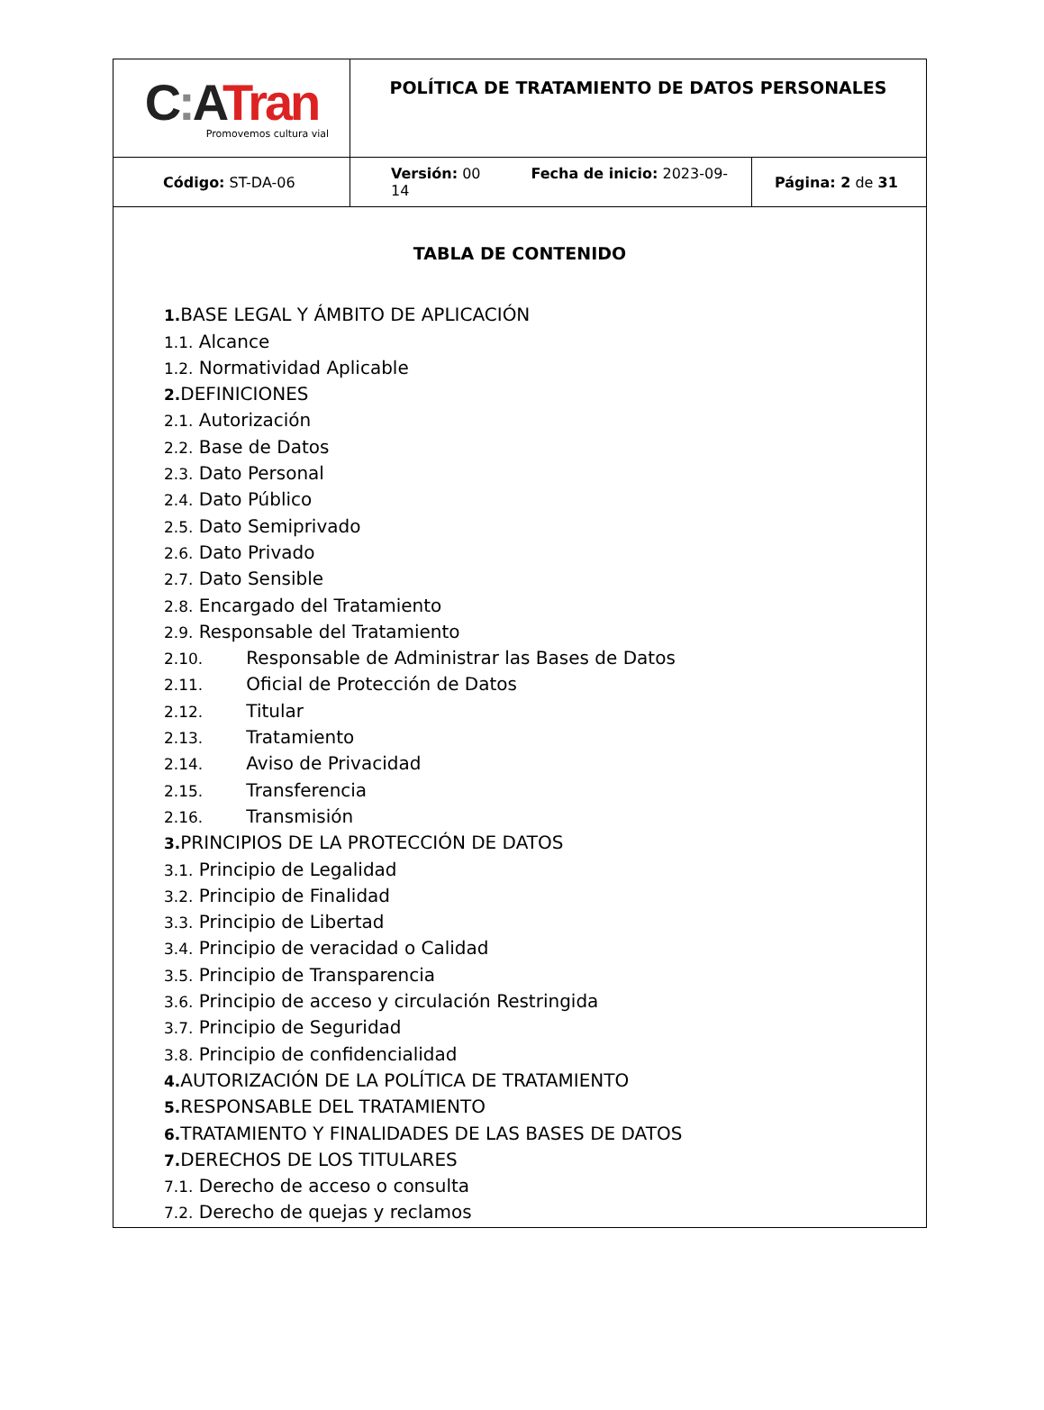| C : A Tran Promovemos cultura vial | POLÍTICA DE TRATAMIENTO DE DATOS PERSONALES | |
| Código: ST-DA-06 | Versión: 00 Fecha de inicio: 2023-09-14 | Página: 2 de 31 |
TABLA DE CONTENIDO
1. BASE LEGAL Y ÁMBITO DE APLICACIÓN
1.1. Alcance
1.2. Normatividad Aplicable
2. DEFINICIONES
2.1. Autorización
2.2. Base de Datos
2.3. Dato Personal
2.4. Dato Público
2.5. Dato Semiprivado
2.6. Dato Privado
2.7. Dato Sensible
2.8. Encargado del Tratamiento
2.9. Responsable del Tratamiento
2.10. Responsable de Administrar las Bases de Datos
2.11. Oficial de Protección de Datos
2.12. Titular
2.13. Tratamiento
2.14. Aviso de Privacidad
2.15. Transferencia
2.16. Transmisión
3. PRINCIPIOS DE LA PROTECCIÓN DE DATOS
3.1. Principio de Legalidad
3.2. Principio de Finalidad
3.3. Principio de Libertad
3.4. Principio de veracidad o Calidad
3.5. Principio de Transparencia
3.6. Principio de acceso y circulación Restringida
3.7. Principio de Seguridad
3.8. Principio de confidencialidad
4. AUTORIZACIÓN DE LA POLÍTICA DE TRATAMIENTO
5. RESPONSABLE DEL TRATAMIENTO
6. TRATAMIENTO Y FINALIDADES DE LAS BASES DE DATOS
7. DERECHOS DE LOS TITULARES
7.1. Derecho de acceso o consulta
7.2. Derecho de quejas y reclamos